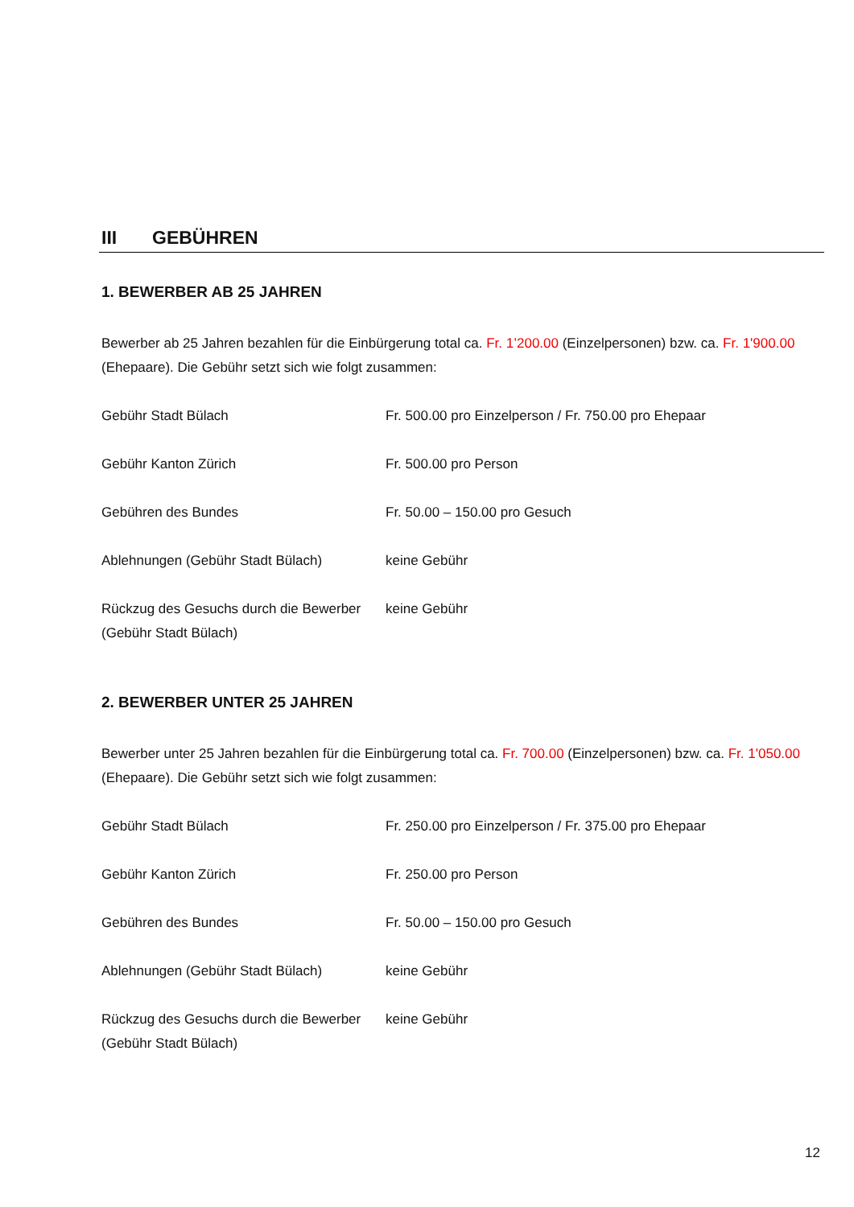III GEBÜHREN
1. BEWERBER AB 25 JAHREN
Bewerber ab 25 Jahren bezahlen für die Einbürgerung total ca. Fr. 1’200.00 (Einzelpersonen) bzw. ca. Fr. 1'900.00 (Ehepaare). Die Gebühr setzt sich wie folgt zusammen:
| Gebühr Stadt Bülach | Fr. 500.00 pro Einzelperson / Fr. 750.00 pro Ehepaar |
| Gebühr Kanton Zürich | Fr. 500.00 pro Person |
| Gebühren des Bundes | Fr. 50.00 – 150.00 pro Gesuch |
| Ablehnungen (Gebühr Stadt Bülach) | keine Gebühr |
| Rückzug des Gesuchs durch die Bewerber (Gebühr Stadt Bülach) | keine Gebühr |
2. BEWERBER UNTER 25 JAHREN
Bewerber unter 25 Jahren bezahlen für die Einbürgerung total ca. Fr. 700.00 (Einzelpersonen) bzw. ca. Fr. 1'050.00 (Ehepaare). Die Gebühr setzt sich wie folgt zusammen:
| Gebühr Stadt Bülach | Fr. 250.00 pro Einzelperson / Fr. 375.00 pro Ehepaar |
| Gebühr Kanton Zürich | Fr. 250.00 pro Person |
| Gebühren des Bundes | Fr. 50.00 – 150.00 pro Gesuch |
| Ablehnungen (Gebühr Stadt Bülach) | keine Gebühr |
| Rückzug des Gesuchs durch die Bewerber (Gebühr Stadt Bülach) | keine Gebühr |
12